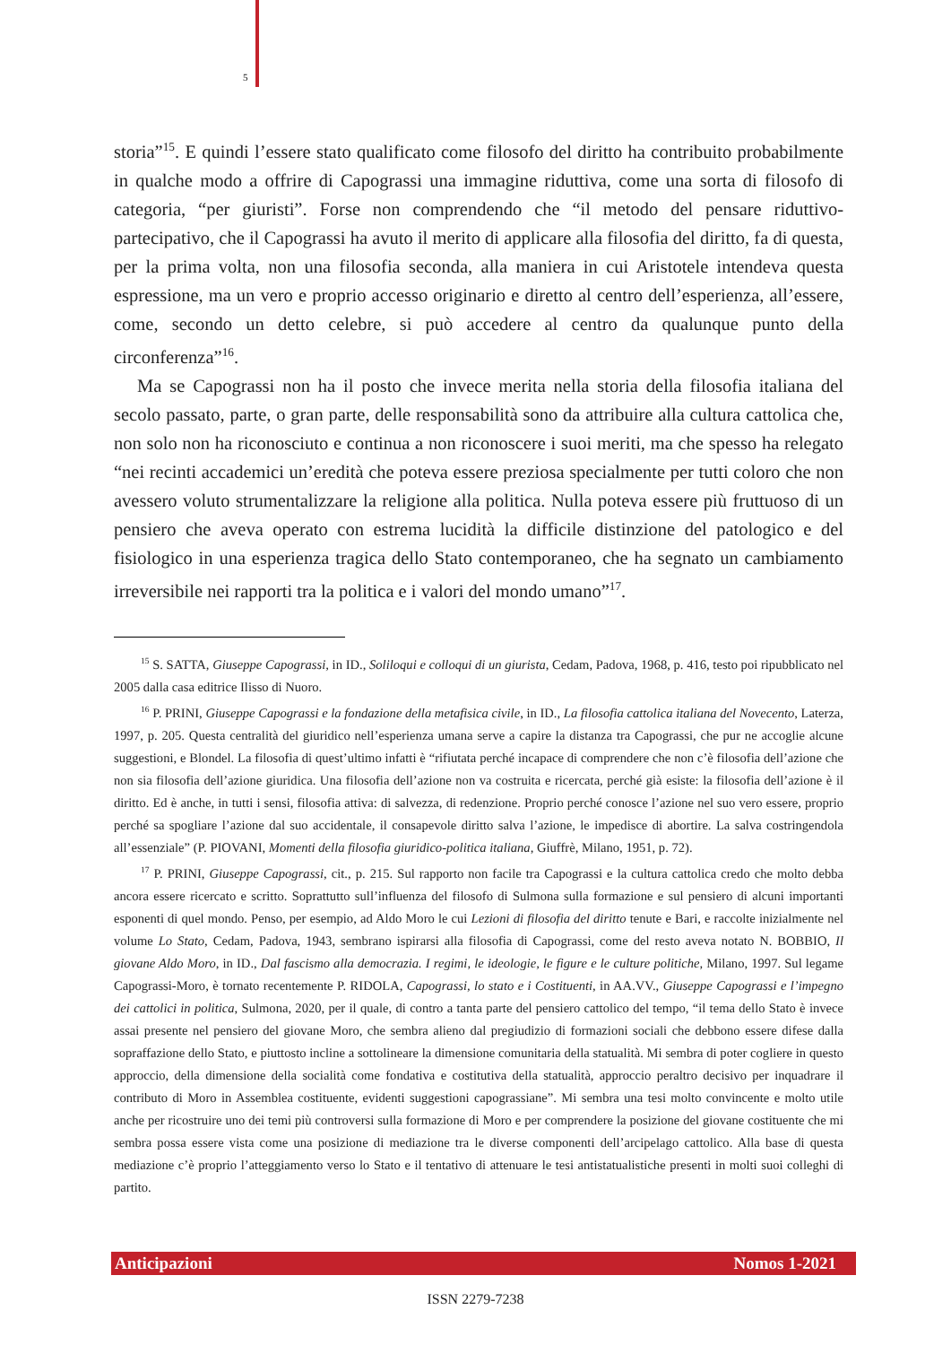5
storia”<sup>15</sup>. E quindi l’essere stato qualificato come filosofo del diritto ha contribuito probabilmente in qualche modo a offrire di Capograssi una immagine riduttiva, come una sorta di filosofo di categoria, “per giuristi”. Forse non comprendendo che “il metodo del pensare riduttivo-partecipativo, che il Capograssi ha avuto il merito di applicare alla filosofia del diritto, fa di questa, per la prima volta, non una filosofia seconda, alla maniera in cui Aristotele intendeva questa espressione, ma un vero e proprio accesso originario e diretto al centro dell’esperienza, all’essere, come, secondo un detto celebre, si può accedere al centro da qualunque punto della circonferenza”<sup>16</sup>.
Ma se Capograssi non ha il posto che invece merita nella storia della filosofia italiana del secolo passato, parte, o gran parte, delle responsabilità sono da attribuire alla cultura cattolica che, non solo non ha riconosciuto e continua a non riconoscere i suoi meriti, ma che spesso ha relegato “nei recinti accademici un’eredità che poteva essere preziosa specialmente per tutti coloro che non avessero voluto strumentalizzare la religione alla politica. Nulla poteva essere più fruttuoso di un pensiero che aveva operato con estrema lucidità la difficile distinzione del patologico e del fisiologico in una esperienza tragica dello Stato contemporaneo, che ha segnato un cambiamento irreversibile nei rapporti tra la politica e i valori del mondo umano”<sup>17</sup>.
<sup>15</sup> S. SATTA, Giuseppe Capograssi, in ID., Soliloqui e colloqui di un giurista, Cedam, Padova, 1968, p. 416, testo poi ripubblicato nel 2005 dalla casa editrice Ilisso di Nuoro.
<sup>16</sup> P. PRINI, Giuseppe Capograssi e la fondazione della metafisica civile, in ID., La filosofia cattolica italiana del Novecento, Laterza, 1997, p. 205. Questa centralità del giuridico nell’esperienza umana serve a capire la distanza tra Capograssi, che pur ne accoglie alcune suggestioni, e Blondel. La filosofia di quest’ultimo infatti è “rifiutata perché incapace di comprendere che non c’è filosofia dell’azione che non sia filosofia dell’azione giuridica. Una filosofia dell’azione non va costruita e ricercata, perché già esiste: la filosofia dell’azione è il diritto. Ed è anche, in tutti i sensi, filosofia attiva: di salvezza, di redenzione. Proprio perché conosce l’azione nel suo vero essere, proprio perché sa spogliare l’azione dal suo accidentale, il consapevole diritto salva l’azione, le impedisce di abortire. La salva costringendola all’essenziale” (P. PIOVANI, Momenti della filosofia giuridico-politica italiana, Giuffrè, Milano, 1951, p. 72).
<sup>17</sup> P. PRINI, Giuseppe Capograssi, cit., p. 215. Sul rapporto non facile tra Capograssi e la cultura cattolica credo che molto debba ancora essere ricercato e scritto. Soprattutto sull’influenza del filosofo di Sulmona sulla formazione e sul pensiero di alcuni importanti esponenti di quel mondo. Penso, per esempio, ad Aldo Moro le cui Lezioni di filosofia del diritto tenute e Bari, e raccolte inizialmente nel volume Lo Stato, Cedam, Padova, 1943, sembrano ispirarsi alla filosofia di Capograssi, come del resto aveva notato N. BOBBIO, Il giovane Aldo Moro, in ID., Dal fascismo alla democrazia. I regimi, le ideologie, le figure e le culture politiche, Milano, 1997. Sul legame Capograssi-Moro, è tornato recentemente P. RIDOLA, Capograssi, lo stato e i Costituenti, in AA.VV., Giuseppe Capograssi e l’impegno dei cattolici in politica, Sulmona, 2020, per il quale, di contro a tanta parte del pensiero cattolico del tempo, “il tema dello Stato è invece assai presente nel pensiero del giovane Moro, che sembra alieno dal pregiudizio di formazioni sociali che debbono essere difese dalla sopraffazione dello Stato, e piuttosto incline a sottolineare la dimensione comunitaria della statualità. Mi sembra di poter cogliere in questo approccio, della dimensione della socialità come fondativa e costitutiva della statualità, approccio peraltro decisivo per inquadrare il contributo di Moro in Assemblea costituente, evidenti suggestioni capograssiane”. Mi sembra una tesi molto convincente e molto utile anche per ricostruire uno dei temi più controversi sulla formazione di Moro e per comprendere la posizione del giovane costituente che mi sembra possa essere vista come una posizione di mediazione tra le diverse componenti dell’arcipelago cattolico. Alla base di questa mediazione c’è proprio l’atteggiamento verso lo Stato e il tentativo di attenuare le tesi antistatualistiche presenti in molti suoi colleghi di partito.
Anticipazioni Nomos 1-2021
ISSN 2279-7238